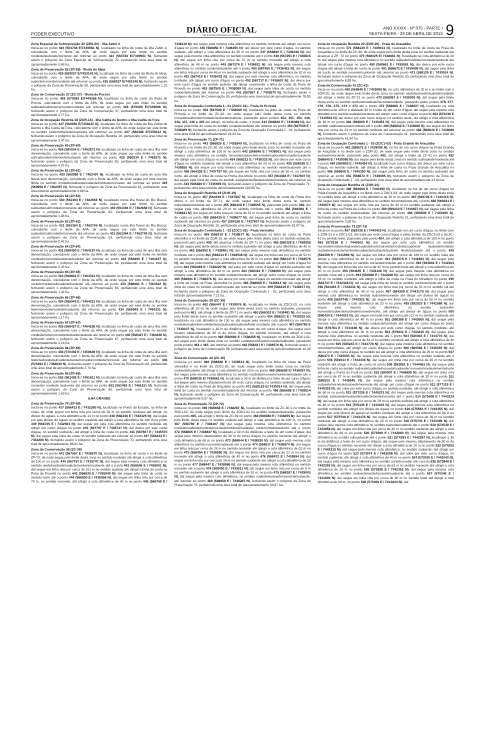PODER EXECUTIVO
DIÁRIO OFICIAL
DO ESTADO DO RIO DE JANEIRO
ANO XXXIX - Nº 075 - PARTE I
SEXTA-FEIRA - 26 DE ABRIL DE 2013
9
Zona Especial de Sobreposição 20 (ZES-20) - Ilha Zatim 3
Inicia-se no ponto 424 (563738 E/7449981 N), localizado na linha de costa da ilha Zatim 3, coincidente com o limite da APA, de onde segue por este limite no sentido nordeste/sudoeste/noroeste até retornar ao ponto 424 (563738 E/7449981 N), fechando assim o polígono da Zona Especial de Sobreposição 20, perfazendo uma área total de aproximadamente 0,48 ha.
Zona de Preservação 59 (ZP-59) - Ilhota do Maia
Inicia-se no ponto 425 (569027 E/7453145 N), localizado na linha de costa da ilhota do Maia, coincidente com o limite da APA, de onde segue por este limite no sentido sudeste/noroeste/nordeste até retornar ao ponto 425 (569027 E/7453145 N), fechando assim o polígono da Zona de Preservação 59, perfazendo uma área total de aproximadamente 1,15 ha.
Zona de Conservação 37 (ZC-37) - Ilhota de Porcos
Inicia-se no ponto 426 (570089 E/7449266 N), localizado na linha de costa da ilhota de Porcos, coincidente com o limite da APA, de onde segue por este limite no sentido sudeste/sudoeste/noroeste/nordeste até retornar ao ponto 426 (570089 E/7449266 N), fechando assim o polígono da Zona de Conservação 37, perfazendo uma área total de aproximadamente 1,77 ha.
Zona de Ocupação Restrita 18 (ZOR-18) - Ilha Catita de Dentro e Ilha Catita de Fora
Inicia-se no ponto 427 (560388 E/7458112 N), localizado na linha de costa da ilha Catita de Dentro e Ilha Catita de Fora, coincidente com o limite da APA, de onde segue por este limite no sentido oeste/norte/leste/sudoeste até retornar ao ponto 427 (560388 E/7458112 N), fechando assim o polígono da Zona de Ocupação Restrita 18, perfazendo uma área total de aproximadamente 3,47 ha.
Zona de Preservação 60 (ZP-60)
Inicia-se no ponto 428 (560534 E / 7462571 N), localizado na linha de costa de uma ilha sem denominação, coincidente com o limite da APA, de onde segue por este limite no sentido sul/sudoeste/norte/oeste/sudoeste até retornar ao ponto 428 (560534 E / 7462571 N), fechando assim o polígono da Zona de Preservação 60, perfazendo uma área total de aproximadamente 4,87 ha.
Zona de Preservação 61 (ZP-61)
Inicia-se no ponto 429 (560958 E / 7462497 N), localizado na linha de costa de uma ilha fluvial sem denominação, coincidente com o limite da APA, de onde segue por este mesmo limite no sentido nordeste/sudoeste/sudeste/nordeste/noroeste até retornar ao ponto 429 (560958 E / 7462497 N), fechando o polígono da Zona de Preservação 61, perfazendo uma área total de aproximadamente 0,69 ha.
Zona de Preservação 62 (ZP-62)
Inicia-se no ponto 430 (561394 E / 7462658 N), localizado numa ilha fluvial do Rio Bracuí, coincidente com o limite da APA, de onde segue por este limite no sentido sudoeste/sul/nordeste/noroeste até retornar ao ponto 430 (561394 E / 7462658 N), fechando assim o polígono da Zona de Preservação 62, perfazendo uma área total de aproximadamente 1,08 ha.
Zona de Preservação 63 (ZP-63)
Inicia-se no ponto 431 (561364 E / 7462749 N), localizado numa ilha fluvial do Rio Bracuí, coincidente com o limite da APA, de onde segue por este limite no sentido sudoeste/sul/nordeste/noroeste até retornar ao ponto 431 (561364 E / 7462749 N), fechando assim o polígono da Zona de Preservação 63, perfazendo uma área total de aproximadamente 0,42 ha.
Zona de Preservação 64 (ZP-64)
Inicia-se no ponto 432 (568490 E / 7464197 N), localizado na linha de costa de uma ilha sem denominação, coincidente com o limite da APA, de onde segue por este limite no sentido nordeste/noroeste/sudoeste/sudeste até retornar ao ponto 432 (568490 E / 7464197 N), fechando assim o polígono da Zona de Preservação 64, perfazendo uma área total de aproximadamente 0,45 ha.
Zona de Preservação 65 (ZP-65)
Inicia-se no ponto 433 (568661 E / 7464312 N), localizado na linha de costa de uma ilha sem denominação, coincidente com o limite da APA, de onde segue por este limite no sentido norte/noroeste/sul/sudeste/nordeste até retornar ao ponto 433 (568661 E / 7464312 N), fechando assim o polígono da Zona de Preservação 65, perfazendo uma área total de aproximadamente 1,42 ha.
Zona de Preservação 66 (ZP-66)
Inicia-se no ponto 434 (568949 E / 7464331 N), localizado na linha de costa de uma ilha sem denominação, coincidente com o limite da APA, de onde segue por este limite no sentido leste/noroeste/nordeste/sudoeste até retornar ao ponto 434 (568949 E / 7464331 N), fechando assim o polígono da Zona de Preservação 66, perfazendo uma área total de aproximadamente 1,17 ha.
Zona de Preservação 67 (ZP-67)
Inicia-se no ponto 435 (568427 E / 7464236 N), localizado na linha de costa de uma ilha sem denominação, coincidente com o limite da APA, de onde segue por este limite no sentido nordeste/norte/noroeste/sudoeste/sudeste até retornar ao ponto 435 (568427 E / 7464236 N), fechando assim o polígono da Zona de Preservação 67, perfazendo uma área total de aproximadamente 4,23 ha.
Zona de Preservação 68 (ZP-68)
Inicia-se no ponto 436 (570492 E / 7458639 N), localizado na linha de costa de uma ilha sem denominação, coincidente com o limite da APA, de onde segue por este limite no sentido leste/sudoeste/sul/sudeste/oeste/noroeste/nordeste/noroeste até retornar ao ponto 436 (570492 E / 7458639 N), fechando assim o polígono da Zona de Preservação 68, perfazendo uma área total de aproximadamente 2,70 ha.
Zona de Preservação 69 (ZP-69)
Inicia-se no ponto 652 (561492 E / 7461611 N), localizado na linha de costa de uma ilha sem denominação, coincidente com o limite da APA, de onde segue por este limite no sentido noroeste/ nordeste /sudoeste até retornar ao ponto 652 (561492 E / 7461611 N), fechando assim o polígono da Zona de Preservação 68, perfazendo uma área total de aproximadamente 1,63 ha.
ILHA GRANDE
Zona de Preservação 70 (ZP-69)
Inicia-se no ponto 437 (566413 E / 7432280 N), localizado na Ponta da Escada, na linha de costa, de onde segue em linha reta por cerca de 56 m no sentido nordeste até atingir, no divisor de águas, a cota altimétrica de 14 m no ponto 438 (566446 E / 7432325 N); daí segue por este divisor de águas no sentido nordeste até atingir a cota altimétrica de 100 m no ponto 439 (566735 E / 7432584 N); daí segue por esta cota altimétrica no sentido nordeste até atingir um curso d'água no ponto 440 (567797 E / 7435747 N); daí desce por este curso d'água, no sentido sudoeste, até atingir a linha de costa no ponto 441 (567567 E / 7435570 N); daí segue pela linha de costa no sentido sudoeste até retornar ao ponto 437 (566413 E / 7432280 N), fechando assim o polígono da Zona de Preservação 70, perfazendo uma área total de aproximadamente 96,61 ha.
Zona de Conservação 38 (ZC-38)
Inicia-se no ponto 441 (567567 E / 7435570 N), localizado na linha de costa e no limite da ZP-70, de onde segue pelo limite desta zona no sentido nordeste até atingir a cota altimétrica de 100 m no ponto 440 (567797 E / 7435747 N); daí segue pela mesma cota altimétrica no sentido oeste/nordeste/sudeste/nordeste/sudoeste até o ponto 442 (566646 E / 7436001 N); daí segue em linha reta por cerca de 181 m no sentido sudeste até atingir a linha de costa na Praia de Provetá no ponto 443 (566820 E / 7435949 N); daí segue pela linha de costa no sentido norte até o ponto 444 (566830 E / 7436086 N); daí segue em linha reta por cerca de 70 m, no sentido noroeste, até atingir a cota altimétrica de 40 m no ponto 445 (566769 E / 7436119 N); daí segue pela mesma cota altimétrica no sentido nordeste até atingir um curso d'água no ponto 446 (566856 E / 7436350 N); daí desce por este curso d'água, no sentido sudeste, até atingir a cota altimétrica de 20 m no ponto 447 (566890 E / 7436338 N); daí segue pela mesma cota altimétrica no sentido nordeste até o ponto 448 (567291 E / 7436815 N); daí segue em linha reta por cerca de 22 m no sentido noroeste até atingir a cota altimétrica de 40 m no ponto 449 (567276 E / 7436831 N); daí segue pela mesma cota altimétrica no sentido nordeste/sudeste até o ponto 450 (567460 E / 7436453 N); daí segue em linha reta por cerca de 46 m no sentido sudoeste até atingir a cota altimétrica de 20 m no ponto 451 (567419 E / 7436432 N); daí segue por esta mesma cota altimétrica, no sentido nordeste, até atingir um curso d'água no ponto 452 (567717 E / 7436607 N); daí desce por este curso d'água no sentido sudeste até atingir novamente a linha de costa da Praia de Provetá no ponto 453 (567509 E / 7436089 N); daí segue pela linha de costa no sentido sudoeste/sudeste até retornar ao ponto 441 (567567 E / 7435570 N), fechando assim o polígono da Zona de Conservação 38, perfazendo uma área total de aproximadamente 76,95 ha.
Zona de Ocupação Controlada 1 - 01 (ZOC1-01) - Praia de Provetá
Inicia-se no ponto 453 (567509 E / 7436089 N), localizado na linha de costa na Praia de Provetá e no limite da ZC-38, de onde segue pelo limite desta zona no sentido noroeste/sudoeste/nordeste/sudoeste/sudeste, passando pelos pontos 452, 451, 450, 449, 448, 447, 446 e 445 até atingir, na linha de costa, o ponto 444 (566830 E / 7436086 N); daí segue pela linha de costa no sentido nordeste/sudeste até retornar ao ponto 453 (567509 E / 7436089 N), fechando assim o polígono da Zona de Ocupação Controlada 1 - 01, perfazendo uma área total de aproximadamente 24,32 ha.
Zona de Preservação 71 (ZP-71)
Inicia-se no ponto 443 (566820 E / 7435949 N), localizado na linha de costa na Praia de Provetá e no limite da ZC-38, de onde segue pelo limite desta zona no sentido noroeste até atingir a cota altimétrica de 100 m no ponto 442 (566646 E / 7436001 N); daí segue pela mesma cota altimétrica no sentido noroeste/sudoeste/noroeste/sudoeste/noroeste/nordeste até atingir um curso d'água no ponto 454 (566221 E / 7438332 N); daí desce por este curso d'água no sentido nordeste até atingir a cota altimétrica de 20 m no ponto 455 (566328 E / 7438555 N); daí segue por esta mesma cota altimétrica no sentido oeste/sudoeste até o ponto 456 (564338 E / 7437757 N); daí segue em linha reta por cerca de 50 m, no sentido norte, até atingir a linha de costa na Ponta dos Micos no ponto 457 (564338 E / 7437807 N); daí segue pela linha de costa no sentido sudoeste/sul/leste/sudeste/nordeste até retornar ao ponto 443 (566820 E / 7435949 N), fechando assim o polígono da Zona de Preservação 71, perfazendo uma área total de aproximadamente 200,65 ha.
Zona de Ocupação Restrita 19 (ZOR-19)
Inicia-se no ponto 457 (564338 E / 7437807 N), localizado na linha de costa da Ponta dos Micos e no limite da ZP-71, de onde segue pelo limite desta zona no sentido sul/sudeste/nordeste até o ponto 455 (566328 E / 7438555 N), passando pelo ponto 456; daí segue pela cota altimétrica de 20 m no sentido nordeste até o ponto 458 (566396 E / 7438631 N); daí segue em linha reta por cerca de 51 m no sentido nordeste até atingir a linha de costa no ponto 459 (566419 E / 7438677 N); daí segue pela linha de costa no sentido sudoeste até retornar ao ponto 457 (564338 E / 7437807 N), fechando assim o polígono da Zona de Ocupação Restrita 19, perfazendo uma área total de aproximadamente 10,87 ha.
Zona de Ocupação Controlada 1 - 02 (ZOC1-02) - Praia Vermelha
Inicia-se no ponto 459 (566419 E / 7438677 N), localizado na linha de costa na Praia Vermelha e no limite da ZOR-19, de onde segue pelo limite desta zona no sentido sudoeste, passando pelo ponto 459, até alcançar o limite da ZP-71 no ponto 455 (566328 E / 7438555 N); daí segue pelo limite desta zona no sentido sudoeste até atingir a cota altimétrica de 40 m no ponto 460 (566302 E / 7438481 N); daí segue pela mesma cota altimétrica no sentido nordeste até o ponto 461 (566414 E / 7438536 N); daí segue em linha reta por cerca de 52 m no sentido nordeste até atingir a cota altimétrica de 20 m no ponto 462 (566447 E / 7438576 N); daí segue pela mesma cota altimétrica no sentido sudeste até atingir um curso d'água no ponto 463 (566489 E / 7438220 N); daí sobe por este curso d'água no sentido sudoeste até atingir a cota altimétrica de 40 m no ponto 464 (566419 E / 7438080 N); daí segue pela mesma cota altimétrica no sentido sudeste/nordeste até atingir outro curso d'água no ponto 465 (566691 E / 7438276 N); daí desce por este curso d'água no sentido noroeste até atingir a linha de costa na Praia Vermelha no ponto 466 (566688 E / 7438514 N); daí segue pela linha de costa no sentido oeste/noroeste até retornar ao ponto 459 (566419 E / 7438677 N), fechando assim o polígono da Zona de Ocupação Controlada 1 - 02, perfazendo uma área total de aproximadamente 7,21 ha.
Zona de Conservação 39 (ZC-39)
Inicia-se no ponto 462 (566447 E / 7438576 N), localizado no limite da ZOC1-02, na cota altimétrica de 20 m, de onde segue pelo limite desta zona no sentido sudoeste, passando pelo ponto 461, até atingir o limite da ZP-71 no ponto 460 (566302 E / 7438481 N); daí segue pelo limite desta zona no sentido sudoeste até atingir o ponto 454 (566221 E / 7438332 N), localizado na cota altimétrica de 100 m; daí segue pela mesma cota altimétrica no sentido nordeste/sudeste/nordeste/leste/sudoeste/sudeste/leste /nordeste até o ponto 467 (566789 E / 7438107 N), localizado a 30 m de distância a oeste de um curso d'água; daí segue pelo mesmo afastamento de 30 m do curso d'água, no sentido noroeste, até atingir a cota altimétrica de 40 m no ponto 468 (566660 E / 7438255 N), localizado no limite da ZOC1-02; daí segue pelo limite desta zona no sentido sudeste/nordeste/noroeste/sudoeste, passando pelos pontos 464 e 463, até retornar ao ponto 462 (566447 E / 7438576 N), fechando assim o polígono da Zona de Conservação 39, perfazendo uma área total de aproximadamente 18,49 ha.
Zona de Conservação 40 (ZC-40)
Inicia-se no ponto 466 (566688 E / 7438514 N), localizado na linha de costa da Praia Vermelha e no limite da ZOC1-02, de onde segue pelo limite desta zona no sentido sudoeste/sudeste até atingir a cota altimétrica de 20 m no ponto 469 (566658 E/ 7438287 N); daí segue pela mesma cota altimétrica no sentido nordeste/noroeste/nordeste/sudeste até o ponto 470 (568025 E/ 7438861 N), localizado a 30 m de distância a leste de um curso d'água; daí segue pelo mesmo afastamento de 30 m do curso d'água, no sentido nordeste, até atingir a linha de costa na Praia de Araçatiba no ponto 471 (568129 E/ 7439014 N); daí segue pela linha de costa no sentido noroeste/sudoeste até retornar ao ponto 466 (566688 E / 7438514 N), fechando assim o polígono da Zona de Conservação 40, perfazendo uma área total de aproximadamente 9,37 ha.
Zona de Preservação 72 (ZP-72)
Inicia-se no ponto 469 (566658 E / 7438287 N), localizado no limite da ZC-40 e no limite da ZOC1-02, de onde segue pelo limite da ZOC1-02 no sentido sudeste/sudoeste, passando pelo ponto 465, até atingir o limite da ZC-39 no ponto 468 (566660 E / 7438255 N); daí segue pelo limite desta zona no sentido sudeste até atingir a cota altimétrica de 100 m, no ponto 467 (566789 E / 7438107 N); daí segue pela mesma cota altimétrica no sentido nordeste/sudeste/nordeste/noroeste/nordeste/sudeste/ norte/nordeste/sudeste até o ponto 472 (568865 E / 7438837 N), localizado a 30 m de distância a leste de um curso d'água; daí segue pelo mesmo afastamento de 30 m do curso d'água no sentido noroeste até atingir a cota altimétrica de 60 m no ponto 473 (568844 E / 7438930 N); daí segue pela mesma cota altimétrica no sentido noroeste/sudoeste até o ponto 474 (568517 E / 7438974 N); daí segue em linha reta por cerca de 28 m no sentido noroeste até atingir a cota altimétrica de 52 m no ponto 475 (568494 E / 7438990 N); daí segue em linha reta por cerca de 22 m no sentido noroeste até atingir a cota altimétrica de 42 m no ponto 476 (568472 E / 7438994 N); daí segue em linha reta por cerca de 26 m no sentido sudoeste até atingir a cota altimétrica de 28 m no ponto 477 (568447 E / 7438986 N); daí segue pela mesma cota altimétrica no sentido noroeste até o ponto 478 (568400 E / 7439011 N); daí segue em linha reta por cerca de 9 m no sentido sudoeste até atingir a cota altimétrica de 20 m, no ponto 479 (568397 E / 7439003 N); daí segue pela mesma cota altimétrica, no sentido sudeste/sudoeste/noroeste/sudoeste, até retornar ao ponto 469 (566658 E / 7438287 N), fechando assim o polígono da Zona de Preservação 72, perfazendo uma área total de aproximadamente 58,67 ha.
Zona de Ocupação Restrita 20 (ZOR-20) - Praia de Araçatiba
Inicia-se no ponto 471 (568129 E / 7439014 N), localizado na linha de costa da Praia de Araçatiba e no limite da ZC-40, de onde segue pelo limite desta zona no sentido sudoeste até alcançar a ZP- 72 no ponto 470 (568025 E/ 7438861 N), localizado na cota altimétrica de 20 m; daí segue pela mesma cota altimétrica no sentido sudeste/nordeste/noroeste/nordeste até atingir um curso d'água no ponto 480 (568663 E / 7439061 N); daí desce por este curso d'água até atingir a linha de costa no ponto 481 (568672 E / 7439095 N); daí segue pela linha de costa no sentido noroeste/sudoeste até retornar ao ponto 471 (568129 E / 7439014 N), fechando assim o polígono da Zona de Ocupação Restrita 20, perfazendo uma área total de aproximadamente 6,99 ha.
Zona de Conservação 41 (ZC-41)
Inicia-se no ponto 482 (568640 E / 7439089 N), na cota altimétrica de 20 m e no limite com a ZOR-20, de onde segue pelo limite desta zona no sentido oeste/sudoeste/sudeste/nordeste até atingir o limite da ZP-72 no ponto 479 (568397 E / 7439003 N); daí segue pelo limite desta zona no sentido nordeste/sudeste/noroeste/sudeste, passando pelos pontos 478, 477, 476, 476, 475, 474 e 473 até o ponto 472 (568865 E / 7438837 N), localizado na cota altimétrica de 100 m e afastado 30 m a leste de um curso d'água; daí segue pela mesma cota altimétrica no sentido sudeste/nordeste até atingir outro curso d'água no ponto 483 (570136 E / 7440502 N); daí desce por este curso d'água, no sentido oeste, até atingir a cota altimétrica de 40 m no ponto 484 (569809 E / 7440454 N); daí segue pela mesma cota altimétrica no sentido sudoeste/oeste/nordeste até o ponto 485 (568632 E / 7439065 N); daí segue em linha reta por cerca de 24 m no sentido nordeste até retornar ao ponto 482 (568640 E / 7439089 N), fechando assim o polígono da Zona de Conservação 41, perfazendo uma área total de aproximadamente 41,88 ha.
Zona de Ocupação Controlada 1 - 03 (ZOC1-03) - Praia Grande de Araçatiba
Inicia-se no ponto 481 (568672 E / 7439095 N), na foz de um curso d'água na Praia Grande de Araçatiba e no limite com a ZOR-20, de onde segue pelo limite desta zona no sentido sudoeste/noroeste, passando pelo ponto 482, até atingir o limite da ZC-41 no ponto 482 (568640 E / 7439089 N); daí segue pelo limite desta zona no sentido sul/sudeste/nordeste até o ponto 484 (569809 E / 7440454 N), localizado num curso d'água; daí desce por este curso d'água, no sentido sudeste, até atingir a linha de costa na Praia Grande de Araçatiba no ponto 486 (569608 E / 7440390 N); daí segue pela linha de costa no sentido sudoeste até retornar ao ponto 481 (568672 E / 7439095 N), fechando assim o polígono da Zona de Ocupação Controlada 1 - 03, perfazendo uma área total de aproximadamente 23,63 ha.
Zona de Ocupação Restrita 21 (ZOR-21)
Inicia-se no ponto 486 (569608 E / 7440390 N), localizado na foz de um curso d'água na Praia Grande de Araçatiba e no limite com a ZOC1-03, de onde segue pelo limite desta zona no sentido leste até atingir a cota altimétrica de 20 m no ponto 487 (569726 E / 7440419 N); daí segue pela mesma cota altimétrica no sentido noroeste/oeste até o ponto 488 (569231 E / 7440674 N); daí segue em linha reta por cerca de 42 m no sentido sudoeste até atingir a linha de costa na Ponta da Cobra no ponto 489 (569210 E / 7440637 N); daí segue pela linha de costa no sentido leste/sudeste até retornar ao ponto 486 (569608 E / 7440390 N), fechando assim o polígono da Zona de Ocupação Restrita 21, perfazendo uma área total de aproximadamente 2,69 ha.
Zona de Preservação 73 (ZP-73)
Inicia-se no ponto 487 (569726 E / 7440419 N), localizado em um curso d'água, no limite com a ZOR-21 e a ZOC1-03; daí sobe por este curso d'água e pelos limites da ZOC1-03 e da ZC-41 no sentido leste, passando pelo ponto 484, até atingir a cota altimétrica de 100 m no ponto 483 (570136 E / 7440502 N); daí segue por esta cota altimétrica no sentido noroeste/nordeste/sudoeste/sudeste/norte/noroeste/nordeste/sudoeste /sudeste/nordeste /sudeste/noroeste/nordeste/sudoeste/sudoeste/sudeste /leste/sudoeste até o ponto 490 (584399 E / 7441969 N); daí segue em linha reta por cerca de 180 m no sentido leste até atingir a cota altimétrica de 40 m no ponto 491 (584578 E / 7441963 N); daí segue pela mesma cota altimétrica no sentido noroeste/nordeste até o ponto 492 (584602 E / 7442104 N); daí segue em linha reta por cerca de 42 m no sentido leste até atingir a cota altimétrica de 20 m no ponto 493 (584645 E / 7442106 N); daí segue pela mesma cota altimétrica no sentido norte até o ponto 494 (584688 E / 7442308 N); daí segue em linha reta por cerca de 53 m, no sentido nordeste, até atingir a linha de costa na Praia do Miradeiro no ponto 495 (584737 E / 7442328 N); daí segue pela linha de costa no sentido nordeste/oeste até o ponto 496 (584393 E / 7443231 N); daí segue em linha reta por cerca de 52 m no sentido sul até atingir a cota altimétrica de 40 m no ponto 497 (584399 E /7443179 N); daí segue pela mesma cota altimétrica no sentido sudoeste/noroeste até atingir um divisor de águas no ponto 498 (582474E / 7442922 N); daí segue em linha reta por cerca de 88 m no sentido nordeste até atingir a cota altimétrica de 20 m no ponto 499 (582533 E / 7442988 N); daí segue pela mesma cota altimétrica, no sentido sudoeste/ noroeste/sudoeste/nordeste/noroeste/norte, até atingir um divisor de águas no ponto 500 (580434 E / 7444019 N); daí segue em linha reta por cerca de 127 m no sentido sudoeste até atingir a cota altimétrica de 40 m no ponto 501 (580388 E / 7443900 N); daí segue pela mesma cota altimétrica no sentido sudoeste/noroeste até atingir um curso d'água no ponto 502 (579784 E / 7444198 N); daí desce por este curso d'água, no sentido nordeste, até atingir a cota altimétrica de 20 m no ponto 503 (579831 E / 7444215 N); daí segue pela mesma cota altimétrica no sentido nordeste até o ponto 504 (580304 E / 7444770 N); daí segue em linha reta por cerca de 61 m no sentido noroeste até atingir a cota altimétrica de 40 m no ponto 505 (580243 E / 7444778 N); daí segue pela mesma cota altimétrica no sentido noroeste/nordeste, até atingir um curso d'água no ponto 506 (580369 E / 7445155 N); daí desce por este curso d'água no sentido sul até atingir a cota altimétrica de 20 m no ponto 507 (580373 E / 7445053 N); daí segue pela mesma cota altimétrica no sentido sudeste até o ponto 508 (581914 E / 7444439 N); daí segue em linha reta por cerca de 40 m no sentido nordeste até atingir a linha de costa no ponto 509 (581881 E / 7444463 N); daí segue pela linha de costa no sentido sudoeste/sudeste/noroeste/sudoeste/ noroeste/nordeste/oeste/norte até atingir a Ponta do Funil no ponto 510 (580907 E / 7445890 N); daí segue em linha reta por cerca de 87 m no sentido sudoeste até atingir a cota altimétrica de 20 m no ponto 511 (580833 E / 7445845 N); daí segue pela mesma cota altimétrica no sentido sudoeste/noroeste/sudoeste/noroeste até atingir um curso d'água no ponto 512 (577118 E / 7445055 N); daí sobe por este curso d'água, no sentido nordeste, até atingir a cota altimétrica de 60 m no ponto 513 (577226 E / 7445231 N); daí segue pela mesma cota altimétrica no sentido sul/sudeste/sudoeste/sudeste/oeste/noroeste até o ponto 514 (575408 E / 7443224 N); daí segue em linha reta por cerca de 29 m no sentido sudeste até atingir a cota altimétrica de 40 m no ponto 515 (575435 E / 7443215 N); daí segue pela mesma cota altimétrica no sentido nordeste até atingir um divisor de águas no ponto 516 (575583 E / 7443455 N); daí segue por este divisor de águas no sentido nordeste até atingir a cota altimétrica de 34 m no ponto 517 (575708 E / 7443476 N); daí segue em linha reta por cerca de 39 m no sentido nordeste até atingir a cota altimétrica de 20 m no ponto 518 (575740 E / 7443499 N); daí segue pela mesma cota altimétrica no sentido sudoeste/sudeste até o ponto 519 (574539 E / 7442856 N); daí segue em linha reta por cerca de 40 m no sentido nordeste até atingir a cota altimétrica de 40 m no ponto 520 (574569 E / 7442883 N); daí segue pela mesma cota altimétrica no sentido sul/sudoeste até o ponto 521 (574293 E / 7442287 N), localizado a 30 m de distância a leste de um curso d'água; daí segue pelo mesmo afastamento de 30 m do curso d'água no sentido noroeste até atingir a cota altimétrica de 20 m no ponto 522 (574253 E / 7442319 N); daí segue pela mesma cota altimétrica, no sentido sudoeste, até atingir um curso d'água no ponto 523 (573974 E / 7442096 N); daí sobe por este curso d'água, no sentido sudoeste, até atingir a cota altimétrica de 40 m no ponto 524 (573930 E / 7442040 N); daí segue pela mesma cota altimétrica no sentido norte/noroeste até o ponto 525 (573848 E / 7442292 N); daí segue em linha reta por cerca de 63 m no sentido noroeste até atingir a cota altimétrica de 20 m no ponto 526 (573828 E / 7442352 N); daí segue pela mesma cota altimétrica no sentido sudoeste/oeste/noroeste/sudoeste até o ponto 527 (570349 E / 7441600 N); daí segue em linha reta por cerca de 60 m no sentido leste até atingir a cota altimétrica de 40 m, no ponto 528 (570409 E / 7441604 N); daí